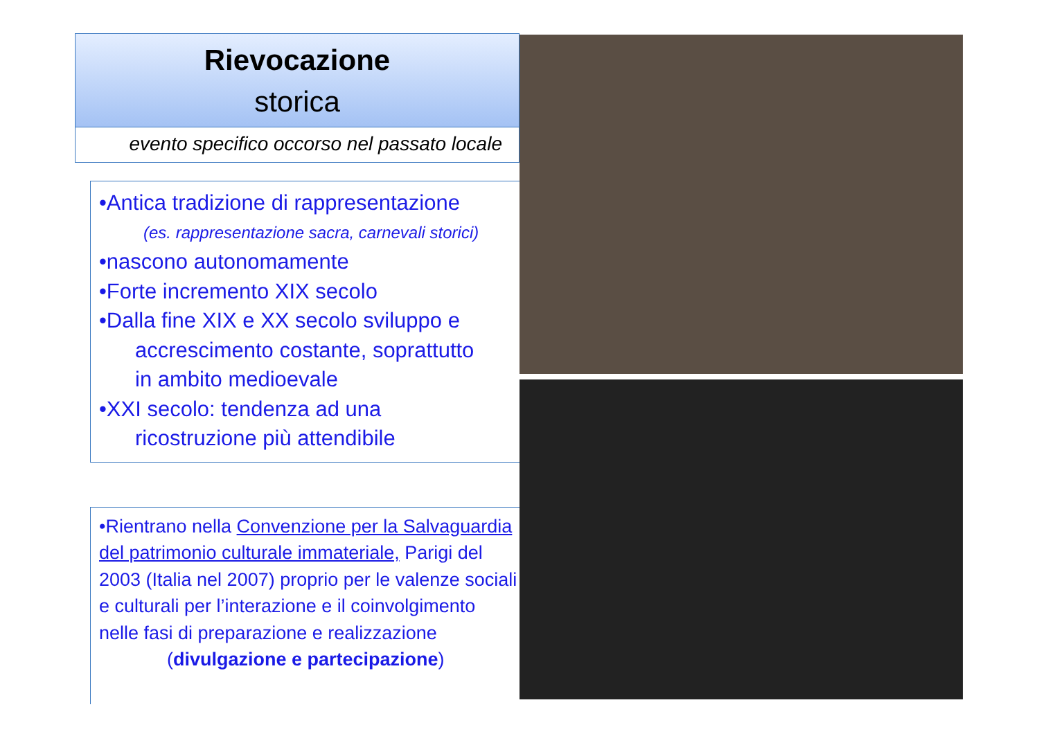Rievocazione
storica
evento specifico occorso nel passato locale
•Antica tradizione di rappresentazione
(es. rappresentazione sacra, carnevali storici)
•nascono autonomamente
•Forte incremento XIX secolo
•Dalla fine XIX e XX secolo sviluppo e
accrescimento costante, soprattutto
in ambito medioevale
•XXI secolo: tendenza ad una
ricostruzione più attendibile
•Rientrano nella Convenzione per la Salvaguardia del patrimonio culturale immateriale, Parigi del 2003 (Italia nel 2007) proprio per le valenze sociali e culturali per l’interazione e il coinvolgimento nelle fasi di preparazione e realizzazione
(divulgazione e partecipazione)